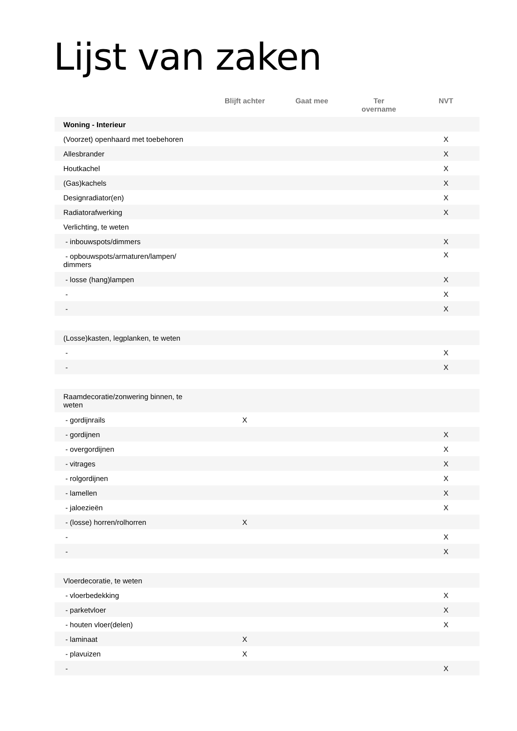Lijst van zaken
| | Blijft achter | Gaat mee | Ter overname | NVT |
| --- | --- | --- | --- | --- |
| Woning - Interieur | | | | |
| (Voorzet) openhaard met toebehoren | | | | X |
| Allesbrander | | | | X |
| Houtkachel | | | | X |
| (Gas)kachels | | | | X |
| Designradiator(en) | | | | X |
| Radiatorafwerking | | | | X |
| Verlichting, te weten | | | | |
| - inbouwspots/dimmers | | | | X |
| - opbouwspots/armaturen/lampen/ dimmers | | | | X |
| - losse (hang)lampen | | | | X |
| - | | | | X |
| - | | | | X |
| (Losse)kasten, legplanken, te weten | | | | |
| - | | | | X |
| - | | | | X |
| Raamdecoratie/zonwering binnen, te weten | | | | |
| - gordijnrails | X | | | |
| - gordijnen | | | | X |
| - overgordijnen | | | | X |
| - vitrages | | | | X |
| - rolgordijnen | | | | X |
| - lamellen | | | | X |
| - jaloezieën | | | | X |
| - (losse) horren/rolhorren | X | | | |
| - | | | | X |
| - | | | | X |
| Vloerdecoratie, te weten | | | | |
| - vloerbedekking | | | | X |
| - parketvloer | | | | X |
| - houten vloer(delen) | | | | X |
| - laminaat | X | | | |
| - plavuizen | X | | | |
| - | | | | X |